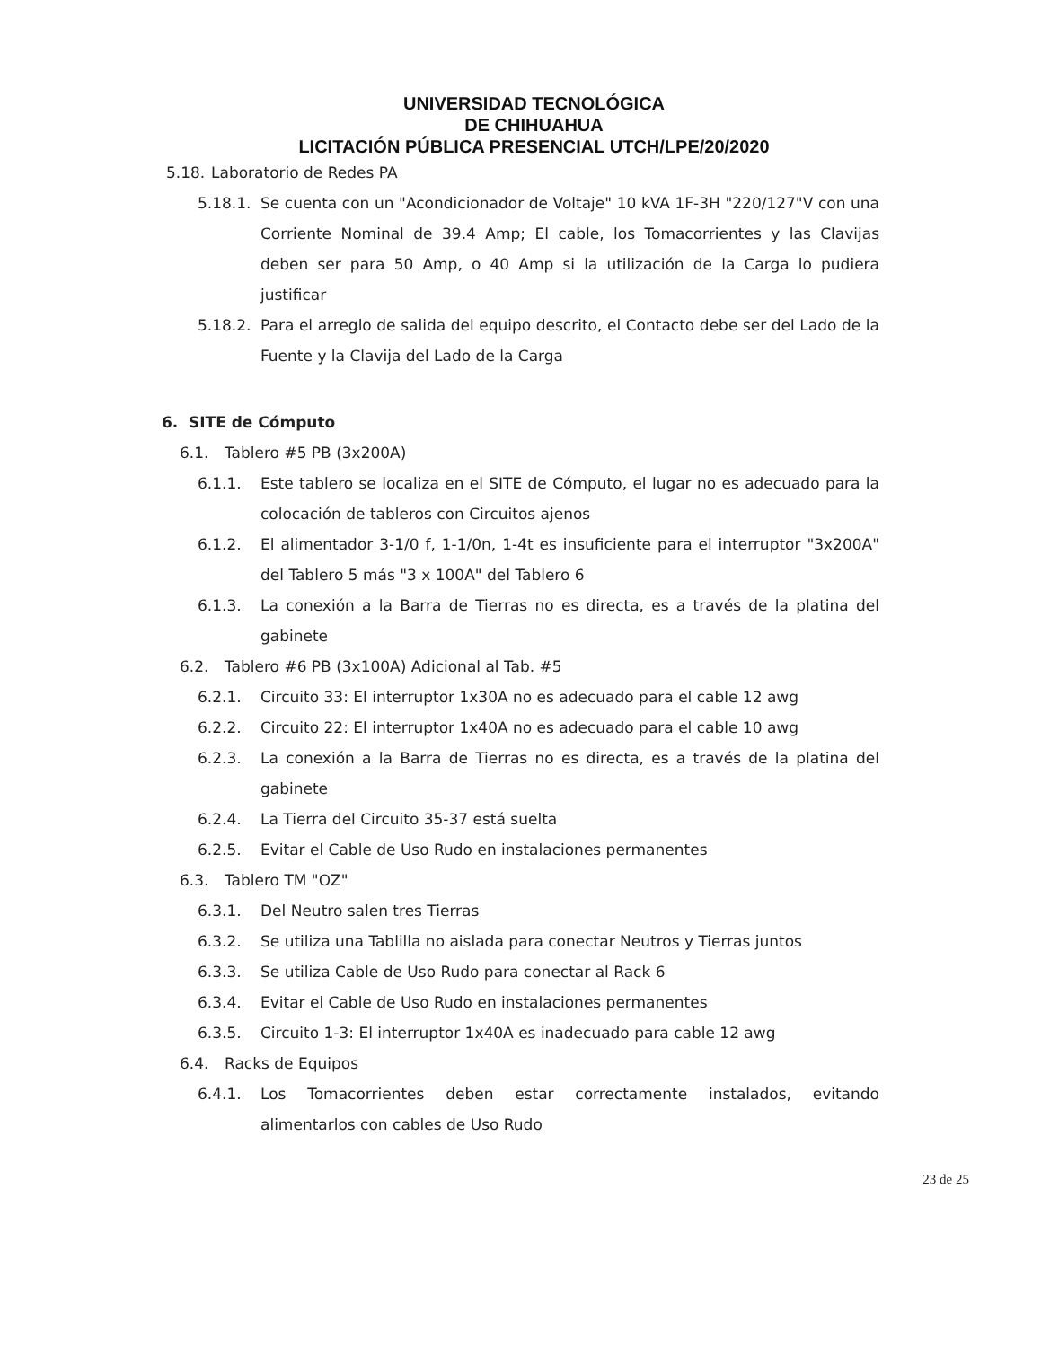UNIVERSIDAD TECNOLÓGICA
DE CHIHUAHUA
LICITACIÓN PÚBLICA PRESENCIAL UTCH/LPE/20/2020
5.18. Laboratorio de Redes PA
5.18.1. Se cuenta con un "Acondicionador de Voltaje" 10 kVA 1F-3H "220/127"V con una Corriente Nominal de 39.4 Amp; El cable, los Tomacorrientes y las Clavijas deben ser para 50 Amp, o 40 Amp si la utilización de la Carga lo pudiera justificar
5.18.2. Para el arreglo de salida del equipo descrito, el Contacto debe ser del Lado de la Fuente y la Clavija del Lado de la Carga
6. SITE de Cómputo
6.1. Tablero #5 PB (3x200A)
6.1.1. Este tablero se localiza en el SITE de Cómputo, el lugar no es adecuado para la colocación de tableros con Circuitos ajenos
6.1.2. El alimentador 3-1/0 f, 1-1/0n, 1-4t es insuficiente para el interruptor "3x200A" del Tablero 5 más "3 x 100A" del Tablero 6
6.1.3. La conexión a la Barra de Tierras no es directa, es a través de la platina del gabinete
6.2. Tablero #6 PB (3x100A) Adicional al Tab. #5
6.2.1. Circuito 33: El interruptor 1x30A no es adecuado para el cable 12 awg
6.2.2. Circuito 22: El interruptor 1x40A no es adecuado para el cable 10 awg
6.2.3. La conexión a la Barra de Tierras no es directa, es a través de la platina del gabinete
6.2.4. La Tierra del Circuito 35-37 está suelta
6.2.5. Evitar el Cable de Uso Rudo en instalaciones permanentes
6.3. Tablero TM "OZ"
6.3.1. Del Neutro salen tres Tierras
6.3.2. Se utiliza una Tablilla no aislada para conectar Neutros y Tierras juntos
6.3.3. Se utiliza Cable de Uso Rudo para conectar al Rack 6
6.3.4. Evitar el Cable de Uso Rudo en instalaciones permanentes
6.3.5. Circuito 1-3: El interruptor 1x40A es inadecuado para cable 12 awg
6.4. Racks de Equipos
6.4.1. Los Tomacorrientes deben estar correctamente instalados, evitando alimentarlos con cables de Uso Rudo
23 de 25